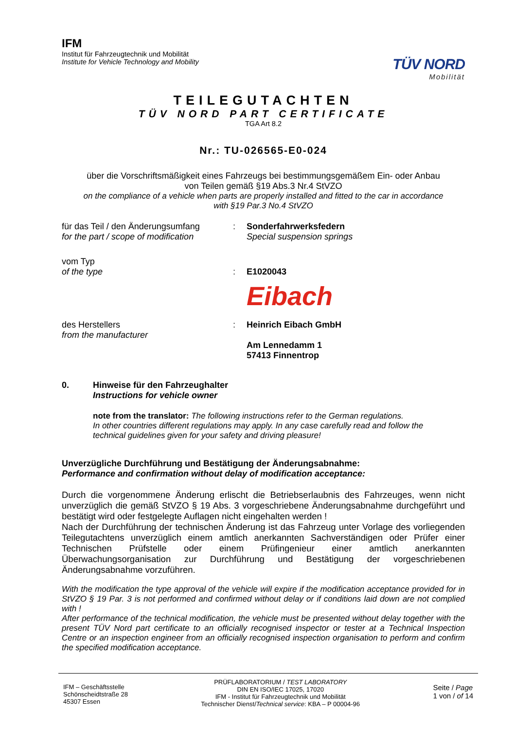IFM
Institut für Fahrzeugtechnik und Mobilität
Institute for Vehicle Technology and Mobility
TÜV NORD
Mobilität
TEILEGUTACHTEN
TÜV NORD PART CERTIFICATE
TGA Art 8.2
Nr.: TU-026565-E0-024
über die Vorschriftsmäßigkeit eines Fahrzeugs bei bestimmungsgemäßem Ein- oder Anbau
von Teilen gemäß §19 Abs.3 Nr.4 StVZO
on the compliance of a vehicle when parts are properly installed and fitted to the car in accordance
with §19 Par.3 No.4 StVZO
für das Teil / den Änderungsumfang
for the part / scope of modification
: Sonderfahrwerksfedern
Special suspension springs
vom Typ
of the type
:
E1020043
Eibach
des Herstellers
from the manufacturer
: Heinrich Eibach GmbH
Am Lennedamm 1
57413 Finnentrop
0. Hinweise für den Fahrzeughalter
Instructions for vehicle owner
note from the translator: The following instructions refer to the German regulations.
In other countries different regulations may apply. In any case carefully read and follow the
technical guidelines given for your safety and driving pleasure!
Unverzügliche Durchführung und Bestätigung der Änderungsabnahme:
Performance and confirmation without delay of modification acceptance:
Durch die vorgenommene Änderung erlischt die Betriebserlaubnis des Fahrzeuges, wenn nicht unverzüglich die gemäß StVZO § 19 Abs. 3 vorgeschriebene Änderungsabnahme durchgeführt und bestätigt wird oder festgelegte Auflagen nicht eingehalten werden !
Nach der Durchführung der technischen Änderung ist das Fahrzeug unter Vorlage des vorliegenden Teilegutachtens unverzüglich einem amtlich anerkannten Sachverständigen oder Prüfer einer Technischen Prüfstelle oder einem Prüfingenieur einer amtlich anerkannten Überwachungsorganisation zur Durchführung und Bestätigung der vorgeschriebenen Änderungsabnahme vorzuführen.
With the modification the type approval of the vehicle will expire if the modification acceptance provided for in StVZO § 19 Par. 3 is not performed and confirmed without delay or if conditions laid down are not complied with !
After performance of the technical modification, the vehicle must be presented without delay together with the present TÜV Nord part certificate to an officially recognised inspector or tester at a Technical Inspection Centre or an inspection engineer from an officially recognised inspection organisation to perform and confirm the specified modification acceptance.
IFM – Geschäftsstelle
Schönscheidtstraße 28
45307 Essen
PRÜFLABORATORIUM / TEST LABORATORY
DIN EN ISO/IEC 17025, 17020
IFM - Institut für Fahrzeugtechnik und Mobilität
Technischer Dienst/Technical service: KBA – P 00004-96
Seite / Page
1 von / of 14